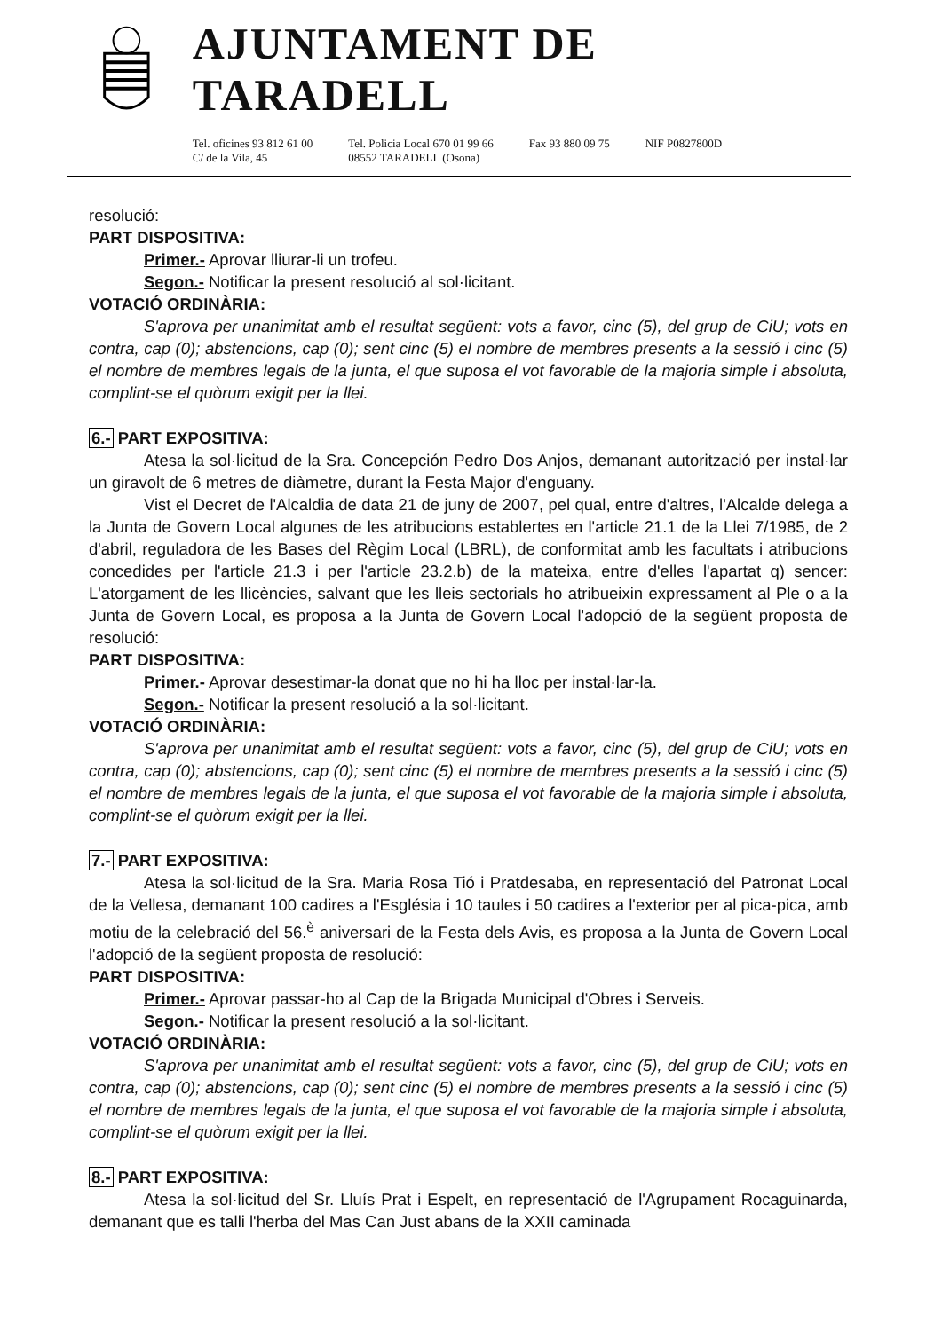AJUNTAMENT DE TARADELL
Tel. oficines 93 812 61 00
C/ de la Vila, 45
Tel. Policia Local 670 01 99 66
08552 TARADELL (Osona)
Fax 93 880 09 75 NIF P0827800D
resolució:
PART DISPOSITIVA:
Primer.- Aprovar lliurar-li un trofeu.
Segon.- Notificar la present resolució al sol·licitant.
VOTACIÓ ORDINÀRIA:
S'aprova per unanimitat amb el resultat següent: vots a favor, cinc (5), del grup de CiU; vots en contra, cap (0); abstencions, cap (0); sent cinc (5) el nombre de membres presents a la sessió i cinc (5) el nombre de membres legals de la junta, el que suposa el vot favorable de la majoria simple i absoluta, complint-se el quòrum exigit per la llei.
6.- PART EXPOSITIVA:
Atesa la sol·licitud de la Sra. Concepción Pedro Dos Anjos, demanant autorització per instal·lar un giravolt de 6 metres de diàmetre, durant la Festa Major d'enguany.
Vist el Decret de l'Alcaldia de data 21 de juny de 2007, pel qual, entre d'altres, l'Alcalde delega a la Junta de Govern Local algunes de les atribucions establertes en l'article 21.1 de la Llei 7/1985, de 2 d'abril, reguladora de les Bases del Règim Local (LBRL), de conformitat amb les facultats i atribucions concedides per l'article 21.3 i per l'article 23.2.b) de la mateixa, entre d'elles l'apartat q) sencer: L'atorgament de les llicències, salvant que les lleis sectorials ho atribueixin expressament al Ple o a la Junta de Govern Local, es proposa a la Junta de Govern Local l'adopció de la següent proposta de resolució:
PART DISPOSITIVA:
Primer.- Aprovar desestimar-la donat que no hi ha lloc per instal·lar-la.
Segon.- Notificar la present resolució a la sol·licitant.
VOTACIÓ ORDINÀRIA:
S'aprova per unanimitat amb el resultat següent: vots a favor, cinc (5), del grup de CiU; vots en contra, cap (0); abstencions, cap (0); sent cinc (5) el nombre de membres presents a la sessió i cinc (5) el nombre de membres legals de la junta, el que suposa el vot favorable de la majoria simple i absoluta, complint-se el quòrum exigit per la llei.
7.- PART EXPOSITIVA:
Atesa la sol·licitud de la Sra. Maria Rosa Tió i Pratdesaba, en representació del Patronat Local de la Vellesa, demanant 100 cadires a l'Església i 10 taules i 50 cadires a l'exterior per al pica-pica, amb motiu de la celebració del 56.<sup>è</sup> aniversari de la Festa dels Avis, es proposa a la Junta de Govern Local l'adopció de la següent proposta de resolució:
PART DISPOSITIVA:
Primer.- Aprovar passar-ho al Cap de la Brigada Municipal d'Obres i Serveis.
Segon.- Notificar la present resolució a la sol·licitant.
VOTACIÓ ORDINÀRIA:
S'aprova per unanimitat amb el resultat següent: vots a favor, cinc (5), del grup de CiU; vots en contra, cap (0); abstencions, cap (0); sent cinc (5) el nombre de membres presents a la sessió i cinc (5) el nombre de membres legals de la junta, el que suposa el vot favorable de la majoria simple i absoluta, complint-se el quòrum exigit per la llei.
8.- PART EXPOSITIVA:
Atesa la sol·licitud del Sr. Lluís Prat i Espelt, en representació de l'Agrupament Rocaguinarda, demanant que es talli l'herba del Mas Can Just abans de la XXII caminada